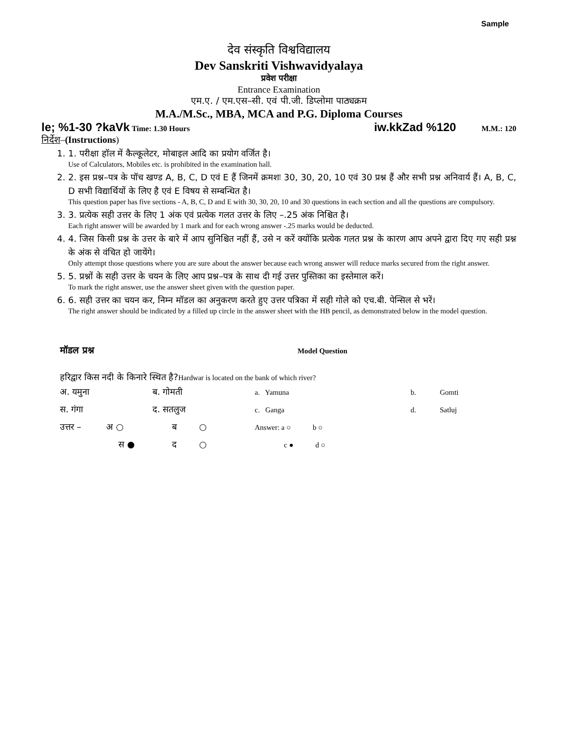Sample
देव संस्कृति विश्वविद्यालय
Dev Sanskriti Vishwavidyalaya
प्रवेश परीक्षा
Entrance Examination
एम.ए. / एम.एस–सी. एवं पी.जी. डिप्लोमा पाठ्यक्रम
M.A./M.Sc., MBA, MCA and P.G. Diploma Courses
le; %1-30 ?kaVk Time: 1.30 Hours iw.kkZad %120 M.M.: 120
निर्देश–(Instructions)
1. 1. परीक्षा हॉल में कैल्कूलेटर, मोबाइल आदि का प्रयोग वर्जित है।
Use of Calculators, Mobiles etc. is prohibited in the examination hall.
2. 2. इस प्रश्न–पत्र के पॉच खण्ड A, B, C, D एवं E हैं जिनमें क्रमशः 30, 30, 20, 10 एवं 30 प्रश्न हैं और सभी प्रश्न अनिवार्य हैं। A, B, C, D सभी विद्यार्थियों के लिए है एवं E विषय से सम्बन्धित है।
This question paper has five sections - A, B, C, D and E with 30, 30, 20, 10 and 30 questions in each section and all the questions are compulsory.
3. 3. प्रत्येक सही उत्तर के लिए 1 अंक एवं प्रत्येक गलत उत्तर के लिए –.25 अंक निश्चित है।
Each right answer will be awarded by 1 mark and for each wrong answer -.25 marks would be deducted.
4. 4. जिस किसी प्रश्न के उत्तर के बारे में आप सुनिश्चित नहीं हैं, उसे न करें क्योंकि प्रत्येक गलत प्रश्न के कारण आप अपने द्वारा दिए गए सही प्रश्न के अंक से वंचित हो जायेंगे।
Only attempt those questions where you are sure about the answer because each wrong answer will reduce marks secured from the right answer.
5. 5. प्रश्नों के सही उत्तर के चयन के लिए आप प्रश्न–पत्र के साथ दी गई उत्तर पुस्तिका का इस्तेमाल करें।
To mark the right answer, use the answer sheet given with the question paper.
6. 6. सही उत्तर का चयन कर, निम्न मॉडल का अनुकरण करते हुए उत्तर पत्रिका में सही गोले को एच.बी. पेन्सिल से भरें।
The right answer should be indicated by a filled up circle in the answer sheet with the HB pencil, as demonstrated below in the model question.
मॉडल प्रश्न Model Question
हरिद्वार किस नदी के किनारे स्थित है?Hardwar is located on the bank of which river?
| अ. यमुना | ब. गोमती | a. Yamuna | b. | Gomti |
| स. गंगा | द. सतलुज | c. Ganga | d. | Satluj |
| उत्तर – अ ○ | ब ○ | Answer: a ○ b ○ | | |
| स ● | द ○ | c ● d ○ | | |